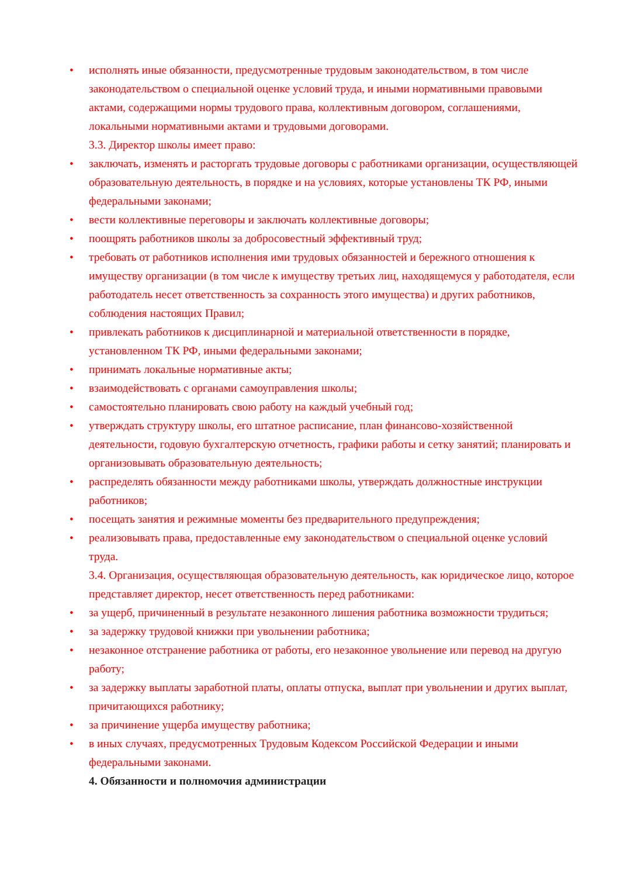• исполнять иные обязанности, предусмотренные трудовым законодательством, в том числе законодательством о специальной оценке условий труда, и иными нормативными правовыми актами, содержащими нормы трудового права, коллективным договором, соглашениями, локальными нормативными актами и трудовыми договорами.
3.3. Директор школы имеет право:
• заключать, изменять и расторгать трудовые договоры с работниками организации, осуществляющей образовательную деятельность, в порядке и на условиях, которые установлены ТК РФ, иными федеральными законами;
• вести коллективные переговоры и заключать коллективные договоры;
• поощрять работников школы за добросовестный эффективный труд;
• требовать от работников исполнения ими трудовых обязанностей и бережного отношения к имуществу организации (в том числе к имуществу третьих лиц, находящемуся у работодателя, если работодатель несет ответственность за сохранность этого имущества) и других работников, соблюдения настоящих Правил;
• привлекать работников к дисциплинарной и материальной ответственности в порядке, установленном ТК РФ, иными федеральными законами;
• принимать локальные нормативные акты;
• взаимодействовать с органами самоуправления школы;
• самостоятельно планировать свою работу на каждый учебный год;
• утверждать структуру школы, его штатное расписание, план финансово-хозяйственной деятельности, годовую бухгалтерскую отчетность, графики работы и сетку занятий; планировать и организовывать образовательную деятельность;
• распределять обязанности между работниками школы, утверждать должностные инструкции работников;
• посещать занятия и режимные моменты без предварительного предупреждения;
• реализовывать права, предоставленные ему законодательством о специальной оценке условий труда.
3.4. Организация, осуществляющая образовательную деятельность, как юридическое лицо, которое представляет директор, несет ответственность перед работниками:
• за ущерб, причиненный в результате незаконного лишения работника возможности трудиться;
• за задержку трудовой книжки при увольнении работника;
• незаконное отстранение работника от работы, его незаконное увольнение или перевод на другую работу;
• за задержку выплаты заработной платы, оплаты отпуска, выплат при увольнении и других выплат, причитающихся работнику;
• за причинение ущерба имуществу работника;
• в иных случаях, предусмотренных Трудовым Кодексом Российской Федерации и иными федеральными законами.
4. Обязанности и полномочия администрации